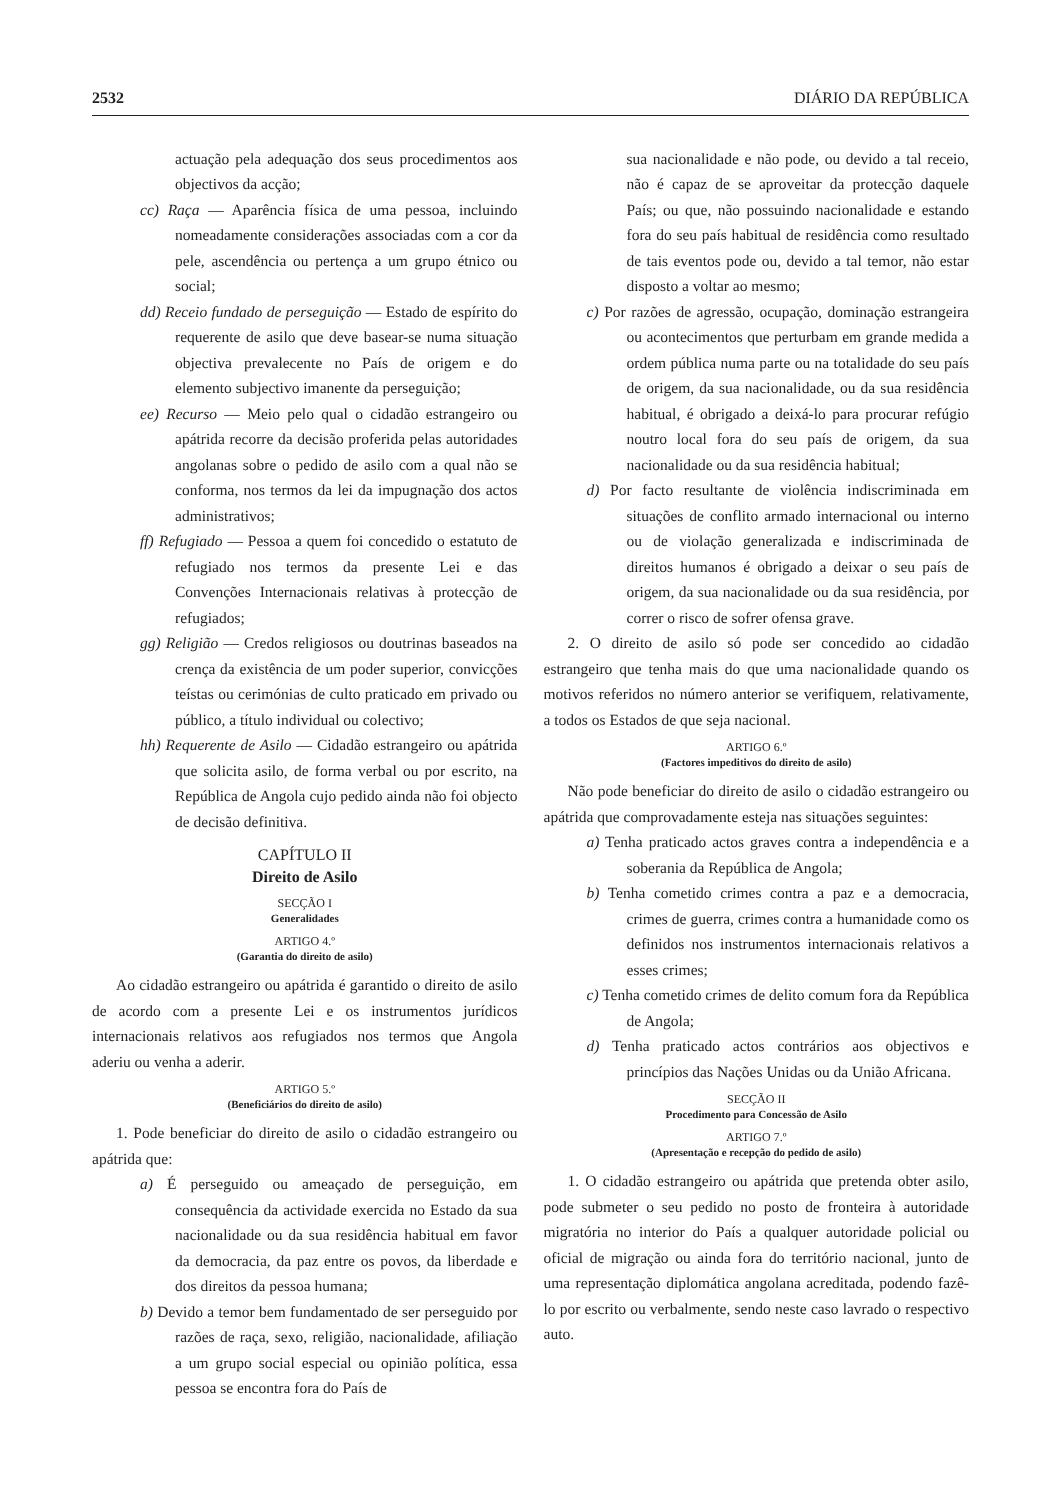2532 DIÁRIO DA REPÚBLICA
actuação pela adequação dos seus procedimentos aos objectivos da acção;
cc) Raça — Aparência física de uma pessoa, incluindo nomeadamente considerações associadas com a cor da pele, ascendência ou pertença a um grupo étnico ou social;
dd) Receio fundado de perseguição — Estado de espírito do requerente de asilo que deve basear-se numa situação objectiva prevalecente no País de origem e do elemento subjectivo imanente da perseguição;
ee) Recurso — Meio pelo qual o cidadão estrangeiro ou apátrida recorre da decisão proferida pelas autoridades angolanas sobre o pedido de asilo com a qual não se conforma, nos termos da lei da impugnação dos actos administrativos;
ff) Refugiado — Pessoa a quem foi concedido o estatuto de refugiado nos termos da presente Lei e das Convenções Internacionais relativas à protecção de refugiados;
gg) Religião — Credos religiosos ou doutrinas baseados na crença da existência de um poder superior, convicções teístas ou cerimónias de culto praticado em privado ou público, a título individual ou colectivo;
hh) Requerente de Asilo — Cidadão estrangeiro ou apátrida que solicita asilo, de forma verbal ou por escrito, na República de Angola cujo pedido ainda não foi objecto de decisão definitiva.
CAPÍTULO II
Direito de Asilo
SECÇÃO I
Generalidades
ARTIGO 4.º
(Garantia do direito de asilo)
Ao cidadão estrangeiro ou apátrida é garantido o direito de asilo de acordo com a presente Lei e os instrumentos jurídicos internacionais relativos aos refugiados nos termos que Angola aderiu ou venha a aderir.
ARTIGO 5.º
(Beneficiários do direito de asilo)
1. Pode beneficiar do direito de asilo o cidadão estrangeiro ou apátrida que:
a) É perseguido ou ameaçado de perseguição, em consequência da actividade exercida no Estado da sua nacionalidade ou da sua residência habitual em favor da democracia, da paz entre os povos, da liberdade e dos direitos da pessoa humana;
b) Devido a temor bem fundamentado de ser perseguido por razões de raça, sexo, religião, nacionalidade, afiliação a um grupo social especial ou opinião política, essa pessoa se encontra fora do País de
sua nacionalidade e não pode, ou devido a tal receio, não é capaz de se aproveitar da protecção daquele País; ou que, não possuindo nacionalidade e estando fora do seu país habitual de residência como resultado de tais eventos pode ou, devido a tal temor, não estar disposto a voltar ao mesmo;
c) Por razões de agressão, ocupação, dominação estrangeira ou acontecimentos que perturbam em grande medida a ordem pública numa parte ou na totalidade do seu país de origem, da sua nacionalidade, ou da sua residência habitual, é obrigado a deixá-lo para procurar refúgio noutro local fora do seu país de origem, da sua nacionalidade ou da sua residência habitual;
d) Por facto resultante de violência indiscriminada em situações de conflito armado internacional ou interno ou de violação generalizada e indiscriminada de direitos humanos é obrigado a deixar o seu país de origem, da sua nacionalidade ou da sua residência, por correr o risco de sofrer ofensa grave.
2. O direito de asilo só pode ser concedido ao cidadão estrangeiro que tenha mais do que uma nacionalidade quando os motivos referidos no número anterior se verifiquem, relativamente, a todos os Estados de que seja nacional.
ARTIGO 6.º
(Factores impeditivos do direito de asilo)
Não pode beneficiar do direito de asilo o cidadão estrangeiro ou apátrida que comprovadamente esteja nas situações seguintes:
a) Tenha praticado actos graves contra a independência e a soberania da República de Angola;
b) Tenha cometido crimes contra a paz e a democracia, crimes de guerra, crimes contra a humanidade como os definidos nos instrumentos internacionais relativos a esses crimes;
c) Tenha cometido crimes de delito comum fora da República de Angola;
d) Tenha praticado actos contrários aos objectivos e princípios das Nações Unidas ou da União Africana.
SECÇÃO II
Procedimento para Concessão de Asilo
ARTIGO 7.º
(Apresentação e recepção do pedido de asilo)
1. O cidadão estrangeiro ou apátrida que pretenda obter asilo, pode submeter o seu pedido no posto de fronteira à autoridade migratória no interior do País a qualquer autoridade policial ou oficial de migração ou ainda fora do território nacional, junto de uma representação diplomática angolana acreditada, podendo fazê-lo por escrito ou verbalmente, sendo neste caso lavrado o respectivo auto.